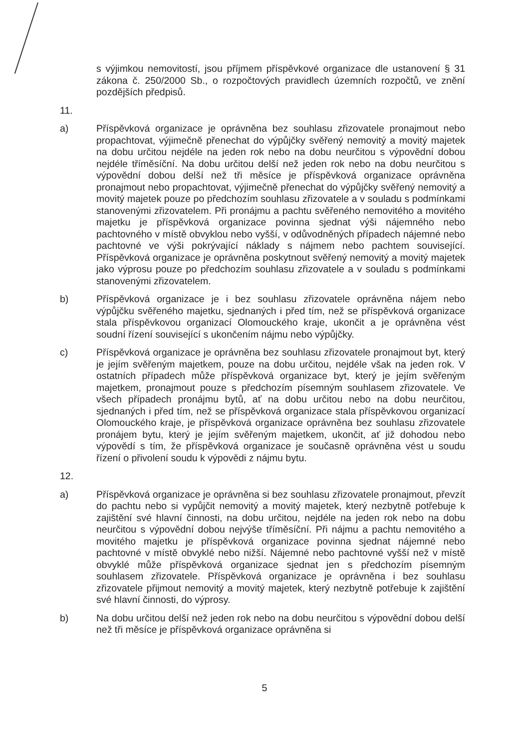s výjimkou nemovitostí, jsou příjmem příspěvkové organizace dle ustanovení § 31 zákona č. 250/2000 Sb., o rozpočtových pravidlech územních rozpočtů, ve znění pozdějších předpisů.
11.
a) Příspěvková organizace je oprávněna bez souhlasu zřizovatele pronajmout nebo propachtovat, výjimečně přenechat do výpůjčky svěřený nemovitý a movitý majetek na dobu určitou nejdéle na jeden rok nebo na dobu neurčitou s výpovědní dobou nejdéle tříměsíční. Na dobu určitou delší než jeden rok nebo na dobu neurčitou s výpovědní dobou delší než tři měsíce je příspěvková organizace oprávněna pronajmout nebo propachtovat, výjimečně přenechat do výpůjčky svěřený nemovitý a movitý majetek pouze po předchozím souhlasu zřizovatele a v souladu s podmínkami stanovenými zřizovatelem. Při pronájmu a pachtu svěřeného nemovitého a movitého majetku je příspěvková organizace povinna sjednat výši nájemného nebo pachtovného v místě obvyklou nebo vyšší, v odůvodněných případech nájemné nebo pachtovné ve výši pokrývající náklady s nájmem nebo pachtem související. Příspěvková organizace je oprávněna poskytnout svěřený nemovitý a movitý majetek jako výprosu pouze po předchozím souhlasu zřizovatele a v souladu s podmínkami stanovenými zřizovatelem.
b) Příspěvková organizace je i bez souhlasu zřizovatele oprávněna nájem nebo výpůjčku svěřeného majetku, sjednaných i před tím, než se příspěvková organizace stala příspěvkovou organizací Olomouckého kraje, ukončit a je oprávněna vést soudní řízení související s ukončením nájmu nebo výpůjčky.
c) Příspěvková organizace je oprávněna bez souhlasu zřizovatele pronajmout byt, který je jejím svěřeným majetkem, pouze na dobu určitou, nejdéle však na jeden rok. V ostatních případech může příspěvková organizace byt, který je jejím svěřeným majetkem, pronajmout pouze s předchozím písemným souhlasem zřizovatele. Ve všech případech pronájmu bytů, ať na dobu určitou nebo na dobu neurčitou, sjednaných i před tím, než se příspěvková organizace stala příspěvkovou organizací Olomouckého kraje, je příspěvková organizace oprávněna bez souhlasu zřizovatele pronájem bytu, který je jejím svěřeným majetkem, ukončit, ať již dohodou nebo výpovědí s tím, že příspěvková organizace je současně oprávněna vést u soudu řízení o přivolení soudu k výpovědi z nájmu bytu.
12.
a) Příspěvková organizace je oprávněna si bez souhlasu zřizovatele pronajmout, převzít do pachtu nebo si vypůjčit nemovitý a movitý majetek, který nezbytně potřebuje k zajištění své hlavní činnosti, na dobu určitou, nejdéle na jeden rok nebo na dobu neurčitou s výpovědní dobou nejvýše tříměsíční. Při nájmu a pachtu nemovitého a movitého majetku je příspěvková organizace povinna sjednat nájemné nebo pachtovné v místě obvyklé nebo nižší. Nájemné nebo pachtovné vyšší než v místě obvyklé může příspěvková organizace sjednat jen s předchozím písemným souhlasem zřizovatele. Příspěvková organizace je oprávněna i bez souhlasu zřizovatele přijmout nemovitý a movitý majetek, který nezbytně potřebuje k zajištění své hlavní činnosti, do výprosy.
b) Na dobu určitou delší než jeden rok nebo na dobu neurčitou s výpovědní dobou delší než tři měsíce je příspěvková organizace oprávněna si
5